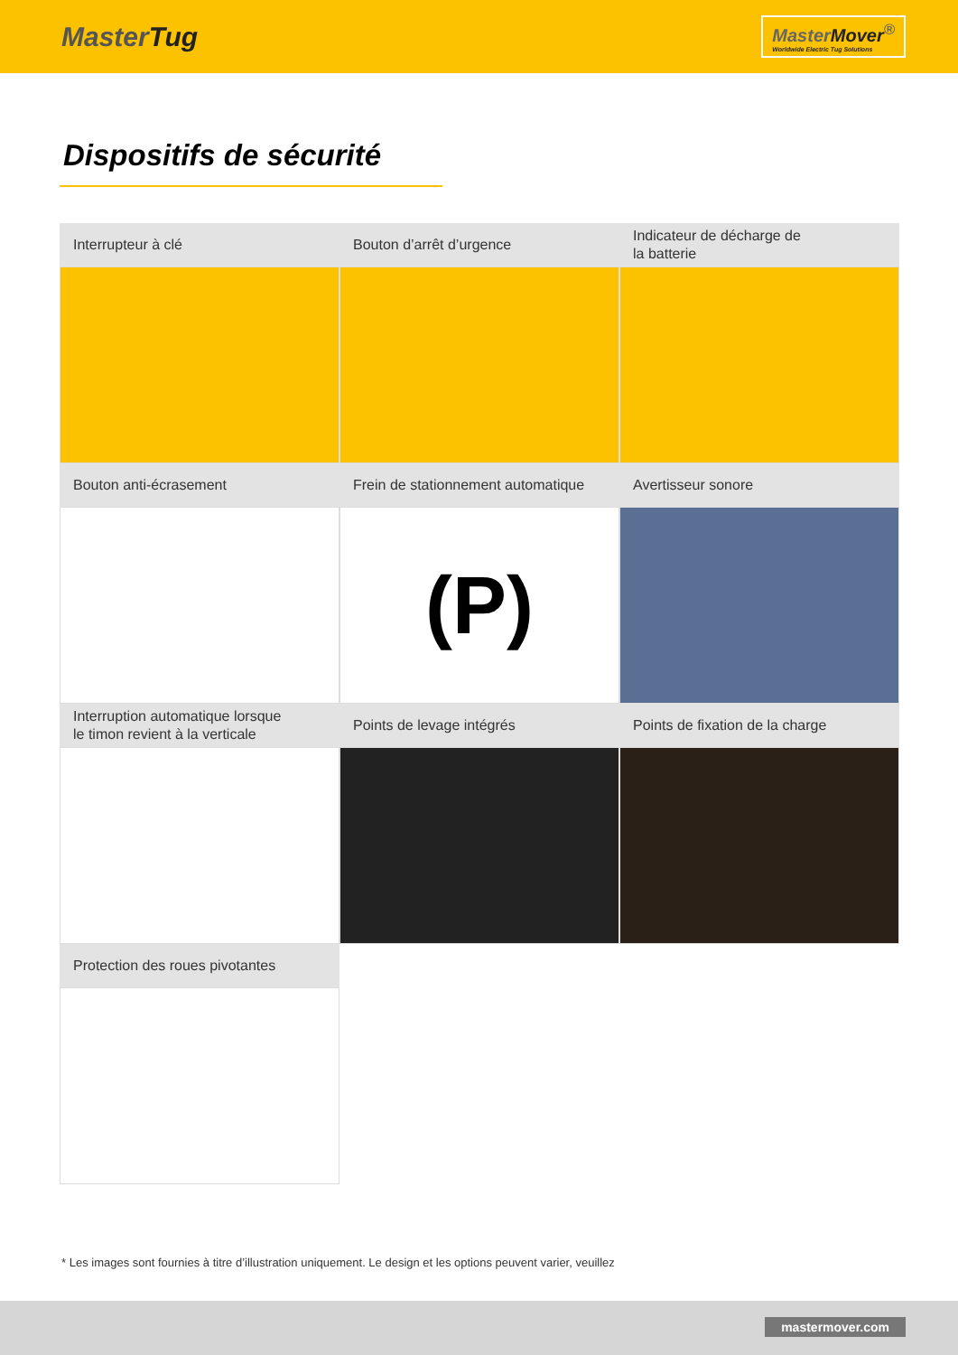MasterTug
MasterMover<sup>®</sup>
Worldwide Electric Tug Solutions
Dispositifs de sécurité
Interrupteur à clé
Bouton d’arrêt d’urgence
Indicateur de décharge de
la batterie
Bouton anti-écrasement
Frein de stationnement automatique
(P)
Avertisseur sonore
Interruption automatique lorsque
le timon revient à la verticale
Points de levage intégrés
Points de fixation de la charge
Protection des roues pivotantes
* Les images sont fournies à titre d’illustration uniquement. Le design et les options peuvent varier, veuillez
mastermover.com